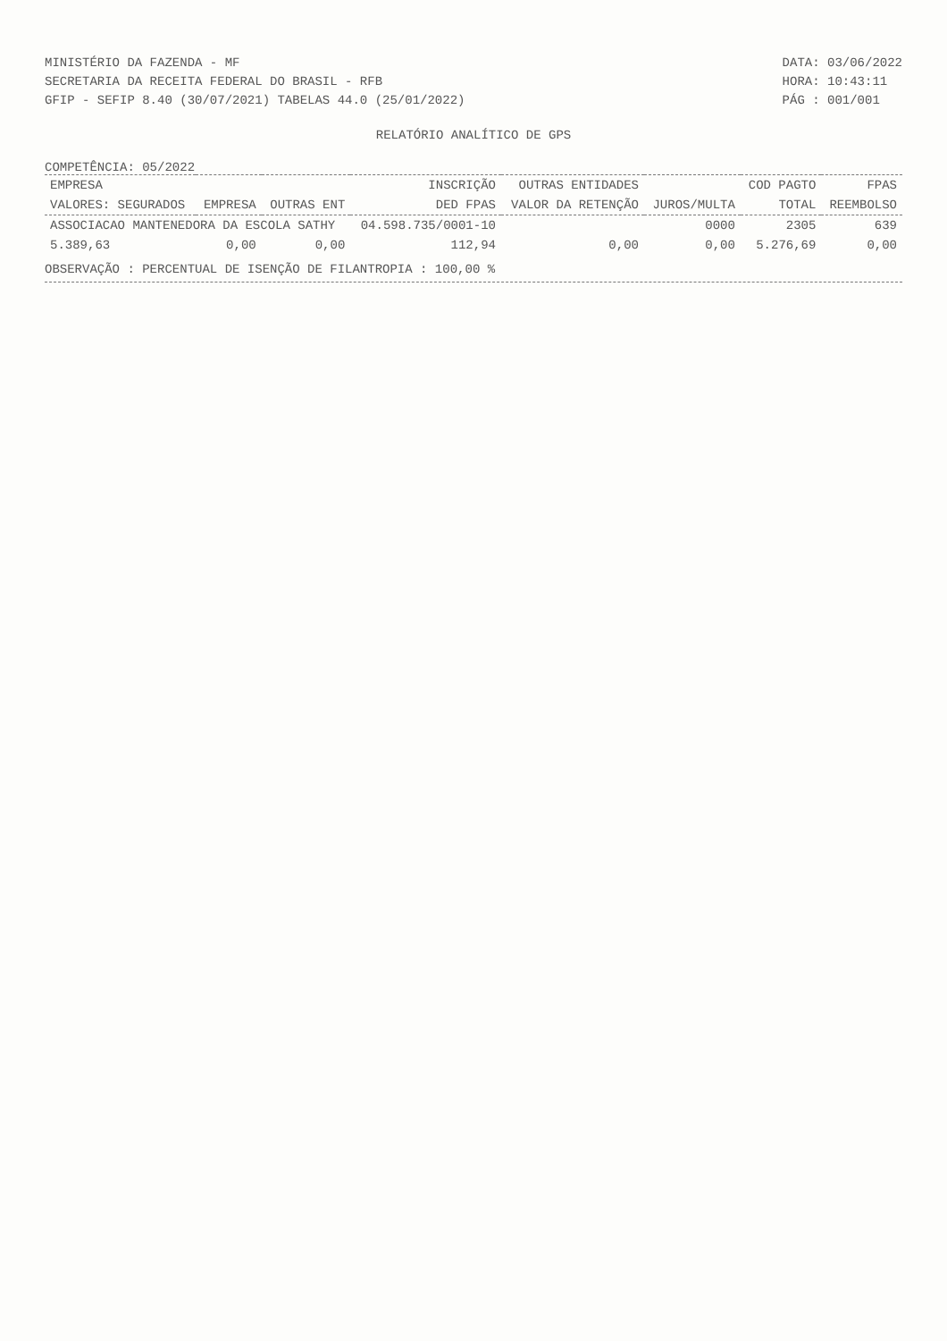MINISTÉRIO DA FAZENDA - MF
SECRETARIA DA RECEITA FEDERAL DO BRASIL - RFB
GFIP - SEFIP 8.40 (30/07/2021) TABELAS 44.0 (25/01/2022)
DATA: 03/06/2022
HORA: 10:43:11
PÁG : 001/001
RELATÓRIO ANALÍTICO DE GPS
COMPETÊNCIA: 05/2022
| EMPRESA | | | INSCRIÇÃO | OUTRAS ENTIDADES | | COD PAGTO | FPAS |
| --- | --- | --- | --- | --- | --- | --- | --- |
| VALORES: SEGURADOS | EMPRESA | OUTRAS ENT | DED FPAS | VALOR DA RETENÇÃO | JUROS/MULTA | TOTAL | REEMBOLSO |
| ASSOCIACAO MANTENEDORA DA ESCOLA SATHY | | | 04.598.735/0001-10 | | 0000 | 2305 | 639 |
| 5.389,63 | 0,00 | 0,00 | 112,94 | 0,00 | 0,00 | 5.276,69 | 0,00 |
OBSERVAÇÃO : PERCENTUAL DE ISENÇÃO DE FILANTROPIA : 100,00 %